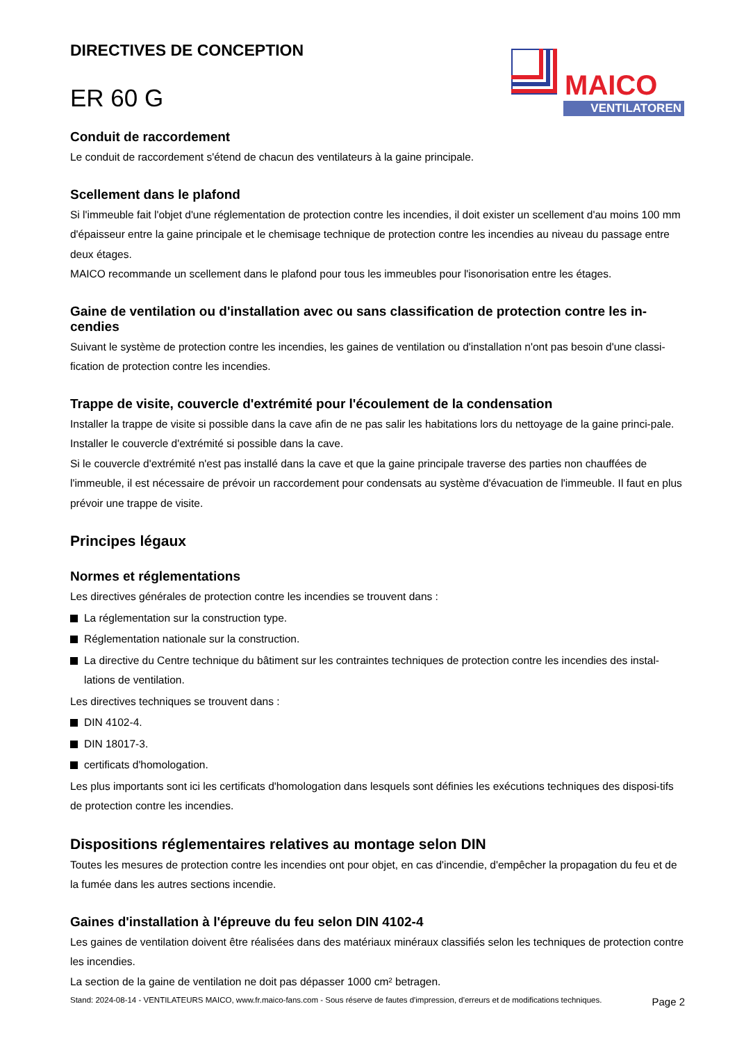DIRECTIVES DE CONCEPTION
ER 60 G
MAICO
VENTILATOREN
Conduit de raccordement
Le conduit de raccordement s'étend de chacun des ventilateurs à la gaine principale.
Scellement dans le plafond
Si l'immeuble fait l'objet d'une réglementation de protection contre les incendies, il doit exister un scellement d'au moins 100 mm d'épaisseur entre la gaine principale et le chemisage technique de protection contre les incendies au niveau du passage entre deux étages.
MAICO recommande un scellement dans le plafond pour tous les immeubles pour l'isonorisation entre les étages.
Gaine de ventilation ou d'installation avec ou sans classification de protection contre les in-cendies
Suivant le système de protection contre les incendies, les gaines de ventilation ou d'installation n'ont pas besoin d'une classi-fication de protection contre les incendies.
Trappe de visite, couvercle d'extrémité pour l'écoulement de la condensation
Installer la trappe de visite si possible dans la cave afin de ne pas salir les habitations lors du nettoyage de la gaine princi-pale.
Installer le couvercle d'extrémité si possible dans la cave.
Si le couvercle d'extrémité n'est pas installé dans la cave et que la gaine principale traverse des parties non chauffées de l'immeuble, il est nécessaire de prévoir un raccordement pour condensats au système d'évacuation de l'immeuble. Il faut en plus prévoir une trappe de visite.
Principes légaux
Normes et réglementations
Les directives générales de protection contre les incendies se trouvent dans :
La réglementation sur la construction type.
Réglementation nationale sur la construction.
La directive du Centre technique du bâtiment sur les contraintes techniques de protection contre les incendies des instal-lations de ventilation.
Les directives techniques se trouvent dans :
DIN 4102-4.
DIN 18017-3.
certificats d'homologation.
Les plus importants sont ici les certificats d'homologation dans lesquels sont définies les exécutions techniques des disposi-tifs de protection contre les incendies.
Dispositions réglementaires relatives au montage selon DIN
Toutes les mesures de protection contre les incendies ont pour objet, en cas d'incendie, d'empêcher la propagation du feu et de la fumée dans les autres sections incendie.
Gaines d'installation à l'épreuve du feu selon DIN 4102-4
Les gaines de ventilation doivent être réalisées dans des matériaux minéraux classifiés selon les techniques de protection contre les incendies.
La section de la gaine de ventilation ne doit pas dépasser 1000 cm² betragen.
Stand: 2024-08-14 - VENTILATEURS MAICO, www.fr.maico-fans.com - Sous réserve de fautes d'impression, d'erreurs et de modifications techniques.
Page 2